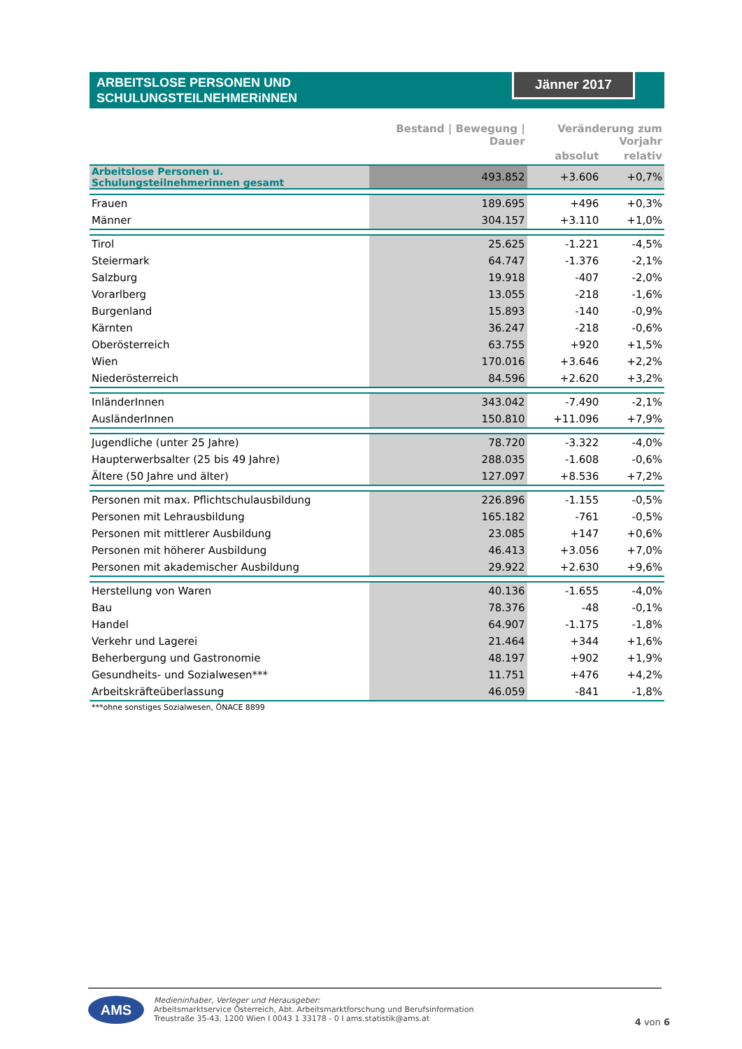ARBEITSLOSE PERSONEN UND
SCHULUNGSTEILNEHMERiNNEN
Jänner 2017
| | Bestand / Bewegung / Dauer | Veränderung zum Vorjahr | |
| --- | --- | --- | --- |
| | | absolut | relativ |
| Arbeitslose Personen u. Schulungsteilnehmerinnen gesamt | 493.852 | +3.606 | +0,7% |
| Frauen | 189.695 | +496 | +0,3% |
| Männer | 304.157 | +3.110 | +1,0% |
| Tirol | 25.625 | -1.221 | -4,5% |
| Steiermark | 64.747 | -1.376 | -2,1% |
| Salzburg | 19.918 | -407 | -2,0% |
| Vorarlberg | 13.055 | -218 | -1,6% |
| Burgenland | 15.893 | -140 | -0,9% |
| Kärnten | 36.247 | -218 | -0,6% |
| Oberösterreich | 63.755 | +920 | +1,5% |
| Wien | 170.016 | +3.646 | +2,2% |
| Niederösterreich | 84.596 | +2.620 | +3,2% |
| InländerInnen | 343.042 | -7.490 | -2,1% |
| AusländerInnen | 150.810 | +11.096 | +7,9% |
| Jugendliche (unter 25 Jahre) | 78.720 | -3.322 | -4,0% |
| Haupterwerbsalter (25 bis 49 Jahre) | 288.035 | -1.608 | -0,6% |
| Ältere (50 Jahre und älter) | 127.097 | +8.536 | +7,2% |
| Personen mit max. Pflichtschulausbildung | 226.896 | -1.155 | -0,5% |
| Personen mit Lehrausbildung | 165.182 | -761 | -0,5% |
| Personen mit mittlerer Ausbildung | 23.085 | +147 | +0,6% |
| Personen mit höherer Ausbildung | 46.413 | +3.056 | +7,0% |
| Personen mit akademischer Ausbildung | 29.922 | +2.630 | +9,6% |
| Herstellung von Waren | 40.136 | -1.655 | -4,0% |
| Bau | 78.376 | -48 | -0,1% |
| Handel | 64.907 | -1.175 | -1,8% |
| Verkehr und Lagerei | 21.464 | +344 | +1,6% |
| Beherbergung und Gastronomie | 48.197 | +902 | +1,9% |
| Gesundheits- und Sozialwesen*** | 11.751 | +476 | +4,2% |
| Arbeitskräfteüberlassung | 46.059 | -841 | -1,8% |
| ***ohne sonstiges Sozialwesen, ÖNACE 8899 | | | |
AMS
Medieninhaber, Verleger und Herausgeber:
Arbeitsmarktservice Österreich, Abt. Arbeitsmarktforschung und Berufsinformation
Treustraße 35-43, 1200 Wien I 0043 1 33178 - 0 I ams.statistik@ams.at
4 von 6